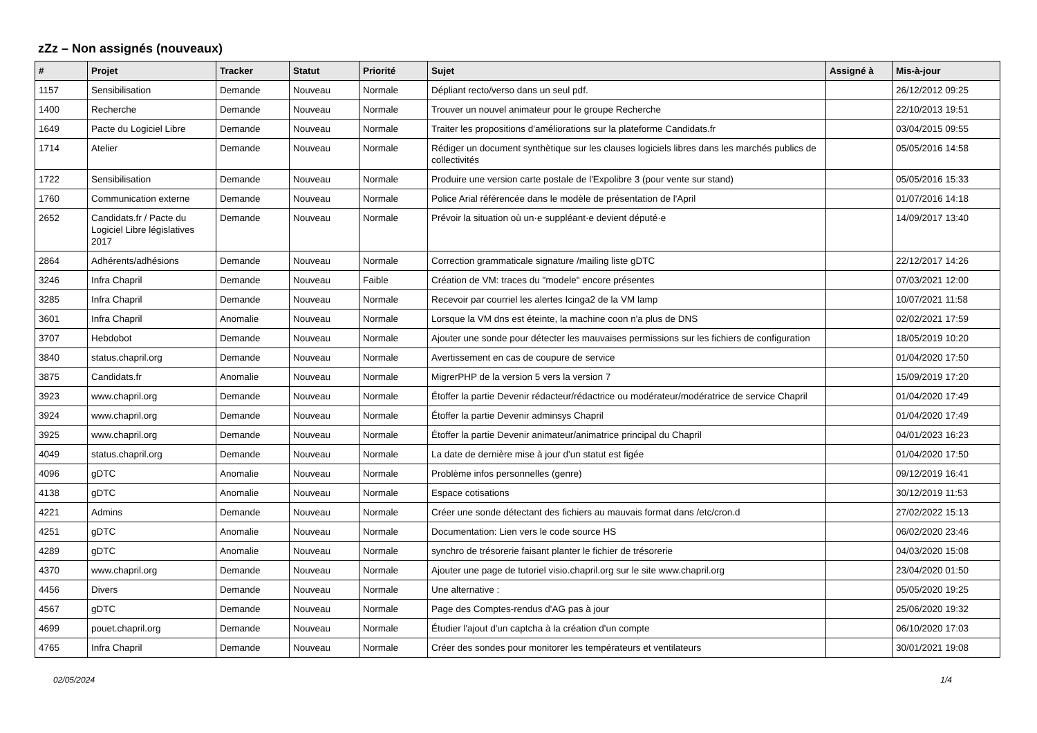zZz – Non assignés (nouveaux)
| # | Projet | Tracker | Statut | Priorité | Sujet | Assigné à | Mis-à-jour |
| --- | --- | --- | --- | --- | --- | --- | --- |
| 1157 | Sensibilisation | Demande | Nouveau | Normale | Dépliant recto/verso dans un seul pdf. | | 26/12/2012 09:25 |
| 1400 | Recherche | Demande | Nouveau | Normale | Trouver un nouvel animateur pour le groupe Recherche | | 22/10/2013 19:51 |
| 1649 | Pacte du Logiciel Libre | Demande | Nouveau | Normale | Traiter les propositions d'améliorations sur la plateforme Candidats.fr | | 03/04/2015 09:55 |
| 1714 | Atelier | Demande | Nouveau | Normale | Rédiger un document synthètique sur les clauses logiciels libres dans les marchés publics de collectivités | | 05/05/2016 14:58 |
| 1722 | Sensibilisation | Demande | Nouveau | Normale | Produire une version carte postale de l'Expolibre 3 (pour vente sur stand) | | 05/05/2016 15:33 |
| 1760 | Communication externe | Demande | Nouveau | Normale | Police Arial référencée dans le modèle de présentation de l'April | | 01/07/2016 14:18 |
| 2652 | Candidats.fr / Pacte du Logiciel Libre législatives 2017 | Demande | Nouveau | Normale | Prévoir la situation où un·e suppléant·e devient député·e | | 14/09/2017 13:40 |
| 2864 | Adhérents/adhésions | Demande | Nouveau | Normale | Correction grammaticale signature /mailing liste gDTC | | 22/12/2017 14:26 |
| 3246 | Infra Chapril | Demande | Nouveau | Faible | Création de VM: traces du "modele" encore présentes | | 07/03/2021 12:00 |
| 3285 | Infra Chapril | Demande | Nouveau | Normale | Recevoir par courriel les alertes Icinga2 de la VM lamp | | 10/07/2021 11:58 |
| 3601 | Infra Chapril | Anomalie | Nouveau | Normale | Lorsque la VM dns est éteinte, la machine coon n'a plus de DNS | | 02/02/2021 17:59 |
| 3707 | Hebdobot | Demande | Nouveau | Normale | Ajouter une sonde pour détecter les mauvaises permissions sur les fichiers de configuration | | 18/05/2019 10:20 |
| 3840 | status.chapril.org | Demande | Nouveau | Normale | Avertissement en cas de coupure de service | | 01/04/2020 17:50 |
| 3875 | Candidats.fr | Anomalie | Nouveau | Normale | MigrerPHP de la version 5 vers la version 7 | | 15/09/2019 17:20 |
| 3923 | www.chapril.org | Demande | Nouveau | Normale | Étoffer la partie Devenir rédacteur/rédactrice ou modérateur/modératrice de service Chapril | | 01/04/2020 17:49 |
| 3924 | www.chapril.org | Demande | Nouveau | Normale | Étoffer la partie Devenir adminsys Chapril | | 01/04/2020 17:49 |
| 3925 | www.chapril.org | Demande | Nouveau | Normale | Étoffer la partie Devenir animateur/animatrice principal du Chapril | | 04/01/2023 16:23 |
| 4049 | status.chapril.org | Demande | Nouveau | Normale | La date de dernière mise à jour d'un statut est figée | | 01/04/2020 17:50 |
| 4096 | gDTC | Anomalie | Nouveau | Normale | Problème infos personnelles (genre) | | 09/12/2019 16:41 |
| 4138 | gDTC | Anomalie | Nouveau | Normale | Espace cotisations | | 30/12/2019 11:53 |
| 4221 | Admins | Demande | Nouveau | Normale | Créer une sonde détectant des fichiers au mauvais format dans /etc/cron.d | | 27/02/2022 15:13 |
| 4251 | gDTC | Anomalie | Nouveau | Normale | Documentation: Lien vers le code source HS | | 06/02/2020 23:46 |
| 4289 | gDTC | Anomalie | Nouveau | Normale | synchro de trésorerie faisant planter le fichier de trésorerie | | 04/03/2020 15:08 |
| 4370 | www.chapril.org | Demande | Nouveau | Normale | Ajouter une page de tutoriel visio.chapril.org sur le site www.chapril.org | | 23/04/2020 01:50 |
| 4456 | Divers | Demande | Nouveau | Normale | Une alternative : | | 05/05/2020 19:25 |
| 4567 | gDTC | Demande | Nouveau | Normale | Page des Comptes-rendus d'AG pas à jour | | 25/06/2020 19:32 |
| 4699 | pouet.chapril.org | Demande | Nouveau | Normale | Étudier l'ajout d'un captcha à la création d'un compte | | 06/10/2020 17:03 |
| 4765 | Infra Chapril | Demande | Nouveau | Normale | Créer des sondes pour monitorer les températeurs et ventilateurs | | 30/01/2021 19:08 |
02/05/2024 1/4